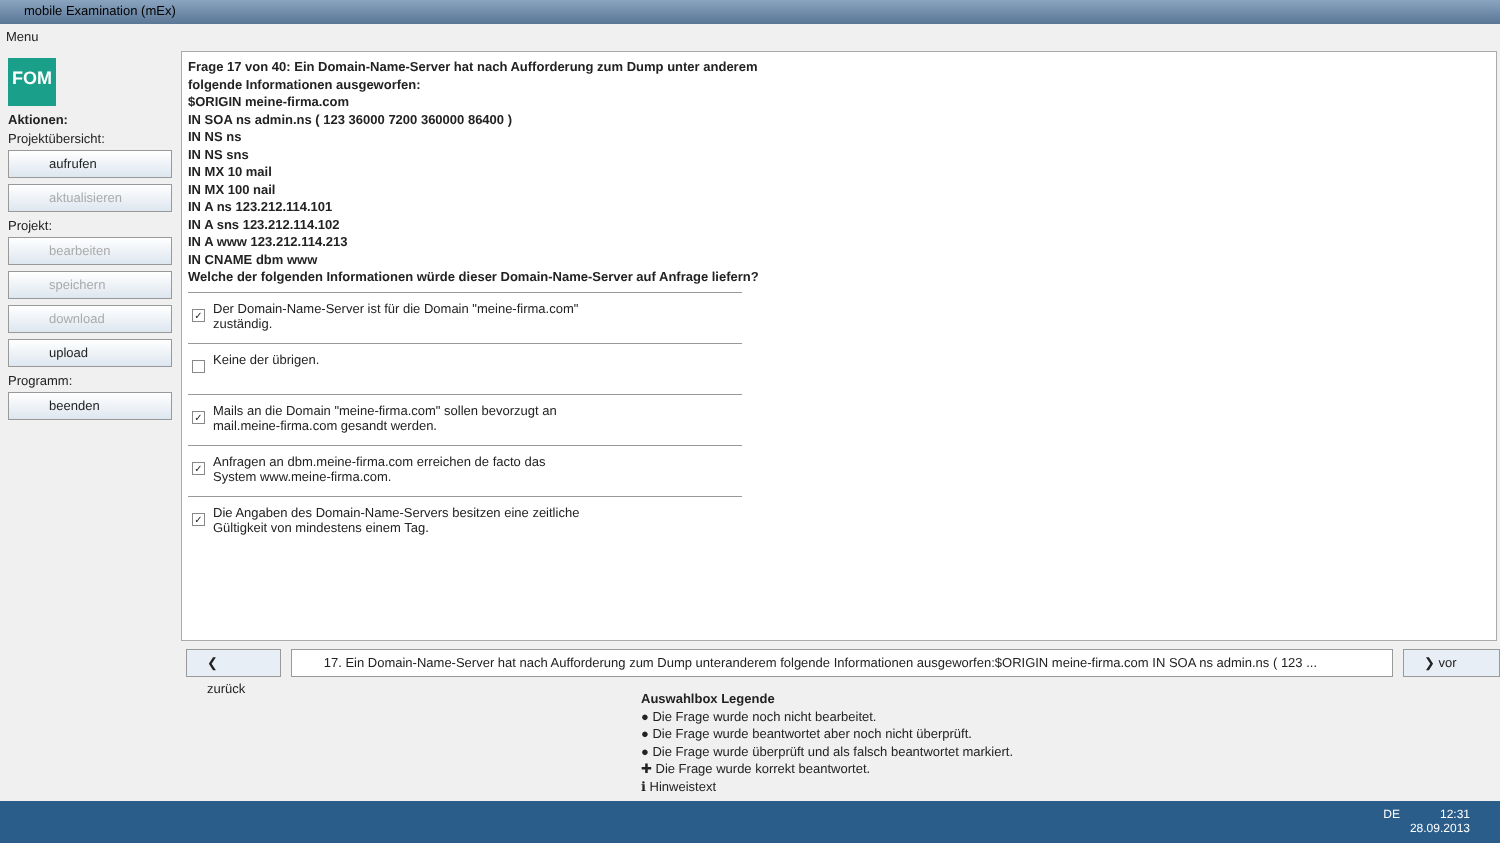mobile Examination (mEx)
Menu
FOM
Aktionen:
Projektübersicht:
aufrufen
aktualisieren
Projekt:
bearbeiten
speichern
download
upload
Programm:
beenden
Frage 17 von 40: Ein Domain-Name-Server hat nach Aufforderung zum Dump unter anderem folgende Informationen ausgeworfen:
$ORIGIN meine-firma.com
IN SOA ns admin.ns ( 123 36000 7200 360000 86400 )
IN NS ns
IN NS sns
IN MX 10 mail
IN MX 100 nail
IN A ns 123.212.114.101
IN A sns 123.212.114.102
IN A www 123.212.114.213
IN CNAME dbm www
Welche der folgenden Informationen würde dieser Domain-Name-Server auf Anfrage liefern?
✓
Der Domain-Name-Server ist für die Domain "meine-firma.com"
zuständig.
Keine der übrigen.
✓
Mails an die Domain "meine-firma.com" sollen bevorzugt an
mail.meine-firma.com gesandt werden.
✓
Anfragen an dbm.meine-firma.com erreichen de facto das
System www.meine-firma.com.
✓
Die Angaben des Domain-Name-Servers besitzen eine zeitliche
Gültigkeit von mindestens einem Tag.
❮ zurück 17. Ein Domain-Name-Server hat nach Aufforderung zum Dump unteranderem folgende Informationen ausgeworfen:$ORIGIN meine-firma.com IN SOA ns admin.ns ( 123 ... ❯ vor
Auswahlbox Legende
● Die Frage wurde noch nicht bearbeitet.
● Die Frage wurde beantwortet aber noch nicht überprüft.
● Die Frage wurde überprüft und als falsch beantwortet markiert.
✚ Die Frage wurde korrekt beantwortet.
ℹ Hinweistext
DE 12:31
28.09.2013